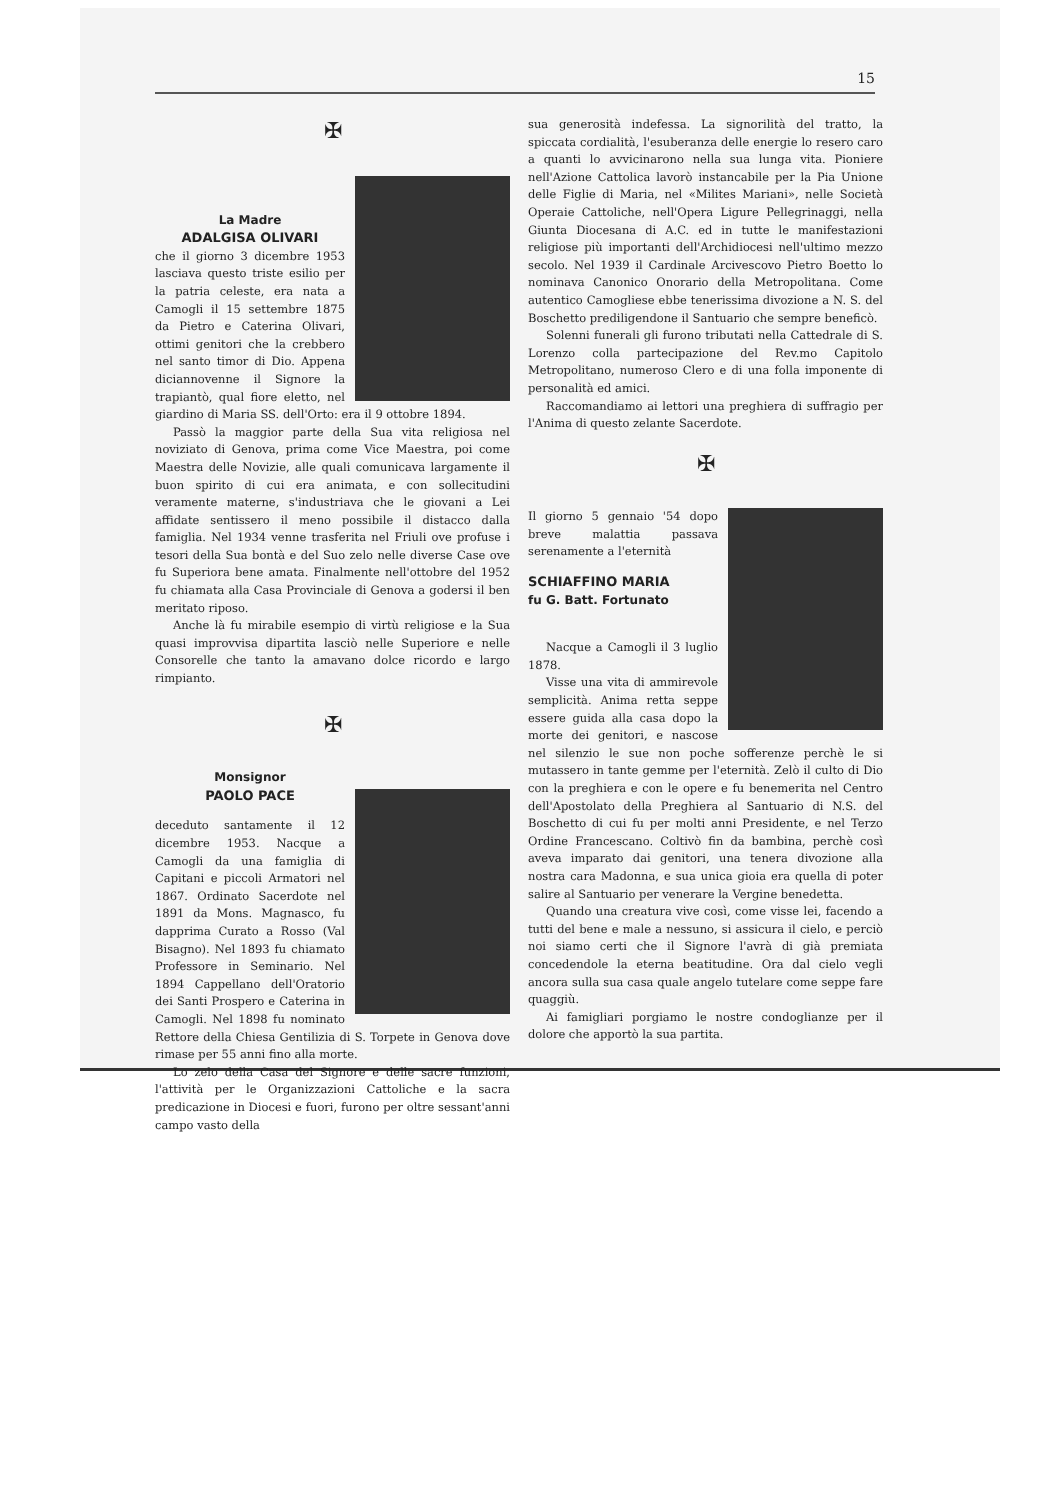15
✠
La Madre
ADALGISA OLIVARI
che il giorno 3 dicembre 1953 lasciava questo triste esilio per la patria celeste, era nata a Camogli il 15 settembre 1875 da Pietro e Caterina Olivari, ottimi genitori che la crebbero nel santo timor di Dio. Appena diciannovenne il Signore la trapiantò, qual fiore eletto, nel giardino di Maria SS. dell'Orto: era il 9 ottobre 1894.
Passò la maggior parte della Sua vita religiosa nel noviziato di Genova, prima come Vice Maestra, poi come Maestra delle Novizie, alle quali comunicava largamente il buon spirito di cui era animata, e con sollecitudini veramente materne, s'industriava che le giovani a Lei affidate sentissero il meno possibile il distacco dalla famiglia. Nel 1934 venne trasferita nel Friuli ove profuse i tesori della Sua bontà e del Suo zelo nelle diverse Case ove fu Superiora bene amata. Finalmente nell'ottobre del 1952 fu chiamata alla Casa Provinciale di Genova a godersi il ben meritato riposo.
Anche là fu mirabile esempio di virtù religiose e la Sua quasi improvvisa dipartita lasciò nelle Superiore e nelle Consorelle che tanto la amavano dolce ricordo e largo rimpianto.
✠
Monsignor
PAOLO PACE
deceduto santamente il 12 dicembre 1953. Nacque a Camogli da una famiglia di Capitani e piccoli Armatori nel 1867. Ordinato Sacerdote nel 1891 da Mons. Magnasco, fu dapprima Curato a Rosso (Val Bisagno). Nel 1893 fu chiamato Professore in Seminario. Nel 1894 Cappellano dell'Oratorio dei Santi Prospero e Caterina in Camogli. Nel 1898 fu nominato Rettore della Chiesa Gentilizia di S. Torpete in Genova dove rimase per 55 anni fino alla morte.
Lo zelo della Casa del Signore e delle sacre funzioni, l'attività per le Organizzazioni Cattoliche e la sacra predicazione in Diocesi e fuori, furono per oltre sessant'anni campo vasto della
sua generosità indefessa. La signorilità del tratto, la spiccata cordialità, l'esuberanza delle energie lo resero caro a quanti lo avvicinarono nella sua lunga vita. Pioniere nell'Azione Cattolica lavorò instancabile per la Pia Unione delle Figlie di Maria, nel «Milites Mariani», nelle Società Operaie Cattoliche, nell'Opera Ligure Pellegrinaggi, nella Giunta Diocesana di A.C. ed in tutte le manifestazioni religiose più importanti dell'Archidiocesi nell'ultimo mezzo secolo. Nel 1939 il Cardinale Arcivescovo Pietro Boetto lo nominava Canonico Onorario della Metropolitana. Come autentico Camogliese ebbe tenerissima divozione a N. S. del Boschetto prediligendone il Santuario che sempre beneficò.
Solenni funerali gli furono tributati nella Cattedrale di S. Lorenzo colla partecipazione del Rev.mo Capitolo Metropolitano, numeroso Clero e di una folla imponente di personalità ed amici.
Raccomandiamo ai lettori una preghiera di suffragio per l'Anima di questo zelante Sacerdote.
✠
Il giorno 5 gennaio '54 dopo breve malattia passava serenamente a l'eternità
SCHIAFFINO MARIA
fu G. Batt. Fortunato
Nacque a Camogli il 3 luglio 1878.
Visse una vita di ammirevole semplicità. Anima retta seppe essere guida alla casa dopo la morte dei genitori, e nascose nel silenzio le sue non poche sofferenze perchè le si mutassero in tante gemme per l'eternità. Zelò il culto di Dio con la preghiera e con le opere e fu benemerita nel Centro dell'Apostolato della Preghiera al Santuario di N.S. del Boschetto di cui fu per molti anni Presidente, e nel Terzo Ordine Francescano. Coltivò fin da bambina, perchè così aveva imparato dai genitori, una tenera divozione alla nostra cara Madonna, e sua unica gioia era quella di poter salire al Santuario per venerare la Vergine benedetta.
Quando una creatura vive così, come visse lei, facendo a tutti del bene e male a nessuno, si assicura il cielo, e perciò noi siamo certi che il Signore l'avrà di già premiata concedendole la eterna beatitudine. Ora dal cielo vegli ancora sulla sua casa quale angelo tutelare come seppe fare quaggiù.
Ai famigliari porgiamo le nostre condoglianze per il dolore che apportò la sua partita.